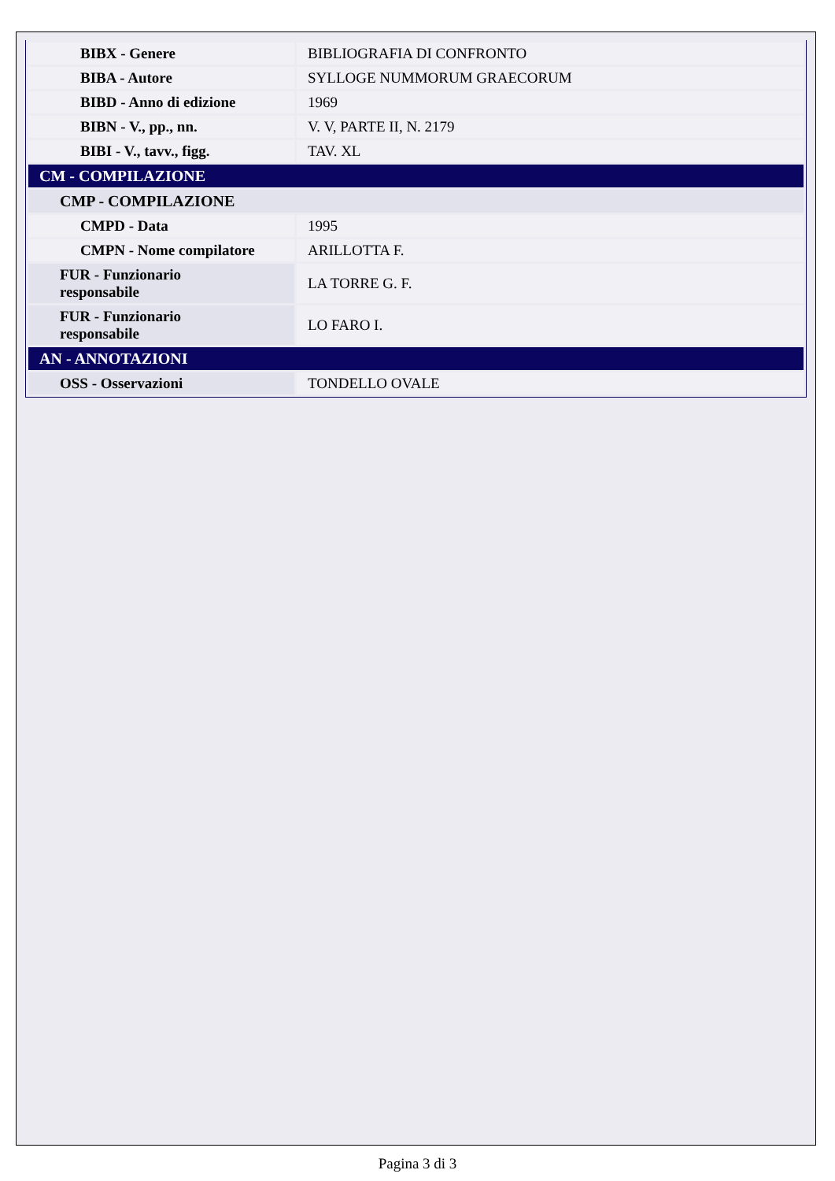| BIBX - Genere | BIBLIOGRAFIA DI CONFRONTO |
| BIBA - Autore | SYLLOGE NUMMORUM GRAECORUM |
| BIBD - Anno di edizione | 1969 |
| BIBN - V., pp., nn. | V. V, PARTE II, N. 2179 |
| BIBI - V., tavv., figg. | TAV. XL |
| CM - COMPILAZIONE | |
| CMP - COMPILAZIONE | |
| CMPD - Data | 1995 |
| CMPN - Nome compilatore | ARILLOTTA F. |
| FUR - Funzionario responsabile | LA TORRE G. F. |
| FUR - Funzionario responsabile | LO FARO I. |
| AN - ANNOTAZIONI | |
| OSS - Osservazioni | TONDELLO OVALE |
Pagina 3 di 3